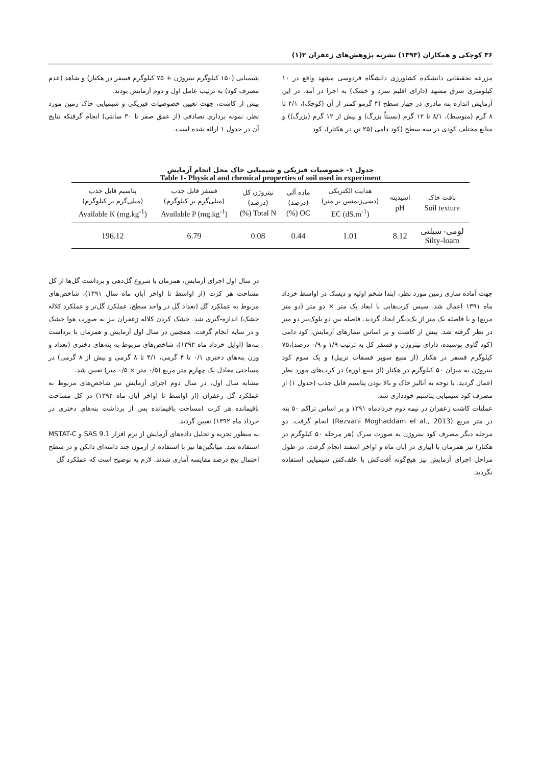۳۶ کوچکی و همکاران (۱۳۹۳) نشریه پژوهش‌های زعفران ۲(۱)
مزرعه تحقیقاتی دانشکده کشاورزی دانشگاه فردوسی مشهد واقع در ۱۰ کیلومتری شرق مشهد (دارای اقلیم سرد و خشک) به اجرا در آمد. در این آزمایش اندازه بنه مادری در چهار سطح (۴ گرمو کمتر از آن (کوچک)، ۴/۱ تا ۸ گرم (متوسط)، ۸/۱ تا ۱۲ گرم (نسبتاً بزرگ) و بیش از ۱۲ گرم (بزرگ)) و منابع مختلف کودی در سه سطح (کود دامی (۲۵ تن در هکتار)، کود
شیمیایی (۱۵۰ کیلوگرم نیتروژن + ۷۵ کیلوگرم فسفر در هکتار) و شاهد (عدم مصرف کود) به ترتیب عامل اول و دوم آزمایش بودند.
پیش از کاشت، جهت تعیین خصوصیات فیزیکی و شیمیایی خاک زمین مورد نظر، نمونه برداری تصادفی (از عمق صفر تا ۳۰ سانتی) انجام گرفتکه نتایج آن در جدول ۱ ارائه شده است.
جدول ۱- خصوصیات فیزیکی و شیمیایی خاک محل انجام آزمایش
Table 1- Physical and chemical properties of soil used in experiment
| بافت خاک Soil texture | اسیدیته pH | هدایت الکتریکی (دسی‌زیمنس بر متر) EC (dS.m<sup>-1</sup>) | ماده آلی (درصد) OC (%) | نیتروژن کل (درصد) Total N (%) | فسفر قابل جذب (میلی‌گرم بر کیلوگرم) Available P (mg.kg<sup>-1</sup>) | پتاسیم قابل جذب (میلی‌گرم بر کیلوگرم) Available K (mg.kg<sup>-1</sup>) |
| --- | --- | --- | --- | --- | --- | --- |
| لومی- سیلتی Silty-loam | 8.12 | 1.01 | 0.44 | 0.08 | 6.79 | 196.12 |
جهت آماده سازی زمین مورد نظر، ابتدا شخم اولیه و دیسک در اواسط خرداد ماه ۱۳۹۱ اعمال شد. سپس کرت‌هایی با ابعاد یک متر × دو متر (دو متر مربع) و با فاصله یک متر از یک‌دیگر ایجاد گردید. فاصله بین دو بلوک‌نیز دو متر در نظر گرفته شد. پیش از کاشت و بر اساس تیمارهای آزمایش، کود دامی (کود گاوی پوسیده، دارای نیتروژن و فسفر کل به ترتیب ۱/۹ و ۰/۹ درصد)،۷۵ کیلوگرم فسفر در هکتار (از منبع سوپر فسفات تریپل) و یک سوم کود نیتروژن به میزان ۵۰ کیلوگرم در هکتار (از منبع اوره) در کرت‌های مورد نظر اعمال گردید. با توجه به آنالیز خاک و بالا بودن پتاسیم قابل جذب (جدول ۱) از مصرف کود شیمیایی پتاسیم خودداری شد.
عملیات کاشت زعفران در نیمه دوم خردادماه ۱۳۹۱ و بر اساس تراکم ۵۰ بنه در متر مربع (Rezvani Moghaddam el al., 2013) انجام گرفت. دو مرحله دیگر مصرف کود نیتروژن به صورت سرک (هر مرحله ۵۰ کیلوگرم در هکتار) نیز همزمان با آبیاری در آبان ماه و اواخر اسفند انجام گرفت. در طول مراحل اجرای آزمایش نیز هیچ‌گونه آفت‌کش یا علف‌کش شیمیایی استفاده نگردید.
در سال اول اجرای آزمایش، همزمان با شروع گل‌دهی و برداشت گل‌ها از کل مساحت هر کرت (از اواسط تا اواخر آبان ماه سال ۱۳۹۱)، شاخص‌های مربوط به عملکرد گل (تعداد گل در واحد سطح، عملکرد گل‌تر و عملکرد کلاله خشک) اندازه-گیری شد. خشک کردن کلاله زعفران نیز به صورت هوا خشک و در سایه انجام گرفت. همچنین در سال اول آزمایش و همزمان با برداشت بنه‌ها (اوایل خرداد ماه ۱۳۹۲)، شاخص‌های مربوط به بنه‌های دختری (تعداد و وزن بنه‌های دختری ۰/۱ تا ۴ گرمی، ۴/۱ تا ۸ گرمی و بیش از ۸ گرمی) در مساحتی معادل یک چهارم متر مربع (۰/۵ متر × ۰/۵ متر) تعیین شد.
مشابه سال اول، در سال دوم اجرای آزمایش نیز شاخص‌های مربوط به عملکرد گل زعفران (از اواسط تا اواخر آبان ماه ۱۳۹۲) در کل مساحت باقیمانده هر کرت (مساحت باقیمانده پس از برداشت بنه‌های دختری در خرداد ماه ۱۳۹۲) تعیین گردید.
به منظور تجزیه و تحلیل داده‌های آزمایش از نرم افزار SAS 9.1 و MSTAT-C استفاده شد. میانگین‌ها نیز با استفاده از آزمون چند دامنه‌ای دانکن و در سطح احتمال پنج درصد مقایسه آماری شدند. لازم به توضیح است که عملکرد گل